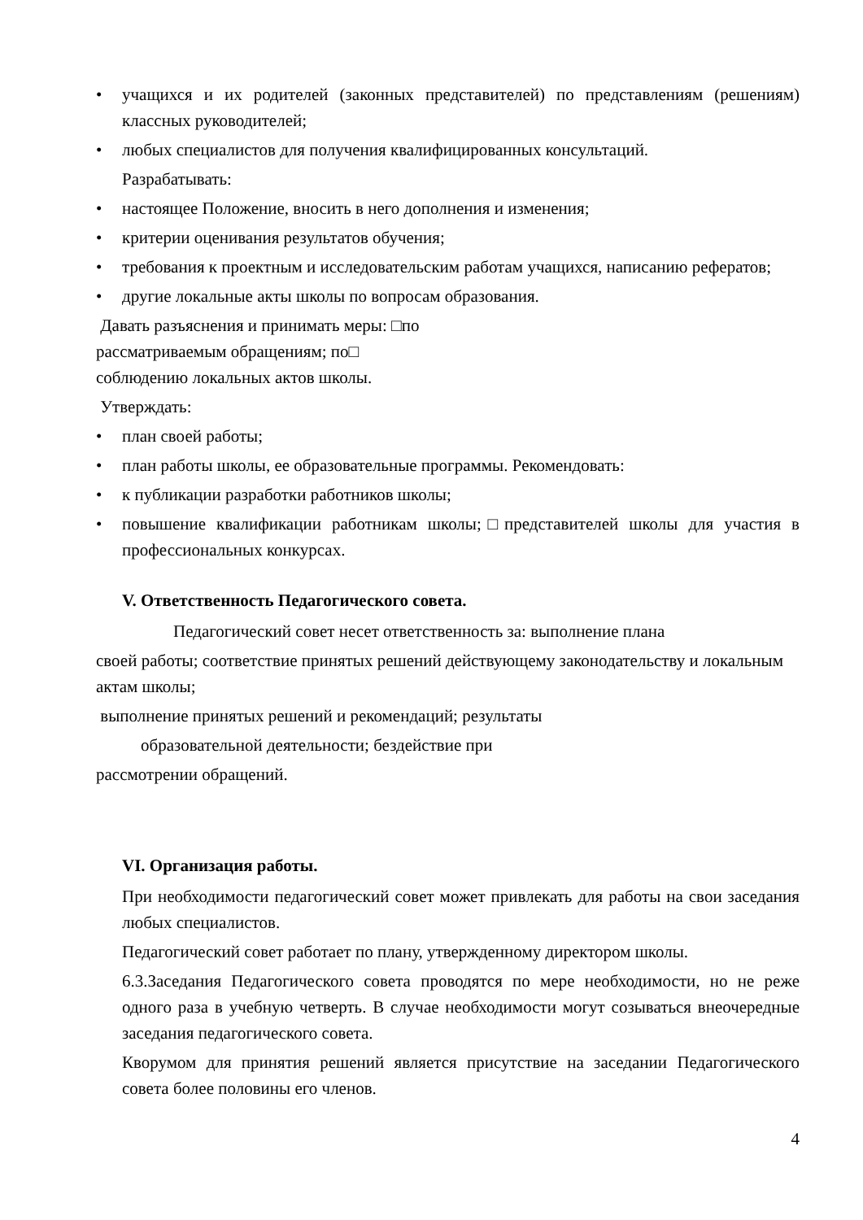• учащихся и их родителей (законных представителей) по представлениям (решениям) классных руководителей;
• любых специалистов для получения квалифицированных консультаций.
Разрабатывать:
• настоящее Положение, вносить в него дополнения и изменения;
• критерии оценивания результатов обучения;
• требования к проектным и исследовательским работам учащихся, написанию рефератов;
• другие локальные акты школы по вопросам образования.
Давать разъяснения и принимать меры: □по
рассматриваемым обращениям; по□
соблюдению локальных актов школы.
Утверждать:
• план своей работы;
• план работы школы, ее образовательные программы. Рекомендовать:
• к публикации разработки работников школы;
• повышение квалификации работникам школы;□представителей школы для участия в профессиональных конкурсах.
V. Ответственность Педагогического совета.
Педагогический совет несет ответственность за: выполнение плана
своей работы; соответствие принятых решений действующему законодательству и локальным актам школы;
выполнение принятых решений и рекомендаций; результаты
образовательной деятельности; бездействие при
рассмотрении обращений.
VI. Организация работы.
При необходимости педагогический совет может привлекать для работы на свои заседания любых специалистов.
Педагогический совет работает по плану, утвержденному директором школы.
6.3.Заседания Педагогического совета проводятся по мере необходимости, но не реже одного раза в учебную четверть. В случае необходимости могут созываться внеочередные заседания педагогического совета.
Кворумом для принятия решений является присутствие на заседании Педагогического совета более половины его членов.
4